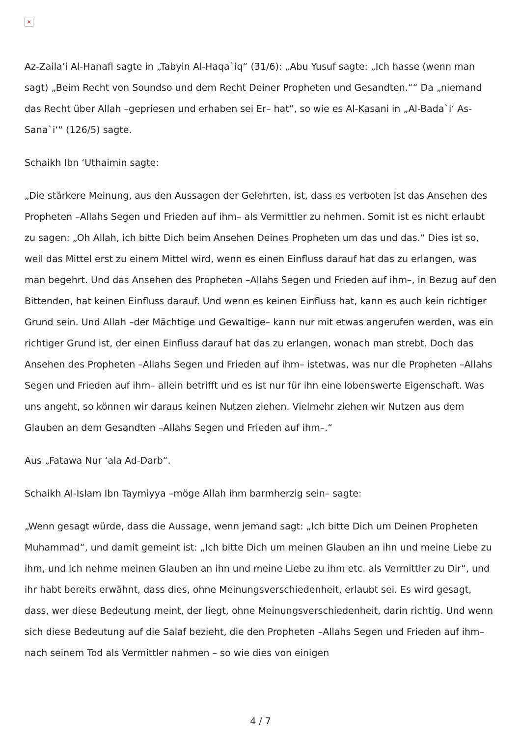×
Az-Zaila’i Al-Hanafi sagte in „Tabyin Al-Haqa`iq“ (31/6): „Abu Yusuf sagte: „Ich hasse (wenn man sagt) „Beim Recht von Soundso und dem Recht Deiner Propheten und Gesandten.““ Da „niemand das Recht über Allah –gepriesen und erhaben sei Er– hat“, so wie es Al-Kasani in „Al-Bada`i‘ As-Sana`i‘“ (126/5) sagte.
Schaikh Ibn ‘Uthaimin sagte:
„Die stärkere Meinung, aus den Aussagen der Gelehrten, ist, dass es verboten ist das Ansehen des Propheten –Allahs Segen und Frieden auf ihm– als Vermittler zu nehmen. Somit ist es nicht erlaubt zu sagen: „Oh Allah, ich bitte Dich beim Ansehen Deines Propheten um das und das.“ Dies ist so, weil das Mittel erst zu einem Mittel wird, wenn es einen Einfluss darauf hat das zu erlangen, was man begehrt. Und das Ansehen des Propheten –Allahs Segen und Frieden auf ihm–, in Bezug auf den Bittenden, hat keinen Einfluss darauf. Und wenn es keinen Einfluss hat, kann es auch kein richtiger Grund sein. Und Allah –der Mächtige und Gewaltige– kann nur mit etwas angerufen werden, was ein richtiger Grund ist, der einen Einfluss darauf hat das zu erlangen, wonach man strebt. Doch das Ansehen des Propheten –Allahs Segen und Frieden auf ihm– istetwas, was nur die Propheten –Allahs Segen und Frieden auf ihm– allein betrifft und es ist nur für ihn eine lobenswerte Eigenschaft. Was uns angeht, so können wir daraus keinen Nutzen ziehen. Vielmehr ziehen wir Nutzen aus dem Glauben an dem Gesandten –Allahs Segen und Frieden auf ihm–.“
Aus „Fatawa Nur ‘ala Ad-Darb“.
Schaikh Al-Islam Ibn Taymiyya –möge Allah ihm barmherzig sein– sagte:
„Wenn gesagt würde, dass die Aussage, wenn jemand sagt: „Ich bitte Dich um Deinen Propheten Muhammad“, und damit gemeint ist: „Ich bitte Dich um meinen Glauben an ihn und meine Liebe zu ihm, und ich nehme meinen Glauben an ihn und meine Liebe zu ihm etc. als Vermittler zu Dir“, und ihr habt bereits erwähnt, dass dies, ohne Meinungsverschiedenheit, erlaubt sei. Es wird gesagt, dass, wer diese Bedeutung meint, der liegt, ohne Meinungsverschiedenheit, darin richtig. Und wenn sich diese Bedeutung auf die Salaf bezieht, die den Propheten –Allahs Segen und Frieden auf ihm– nach seinem Tod als Vermittler nahmen – so wie dies von einigen
4 / 7